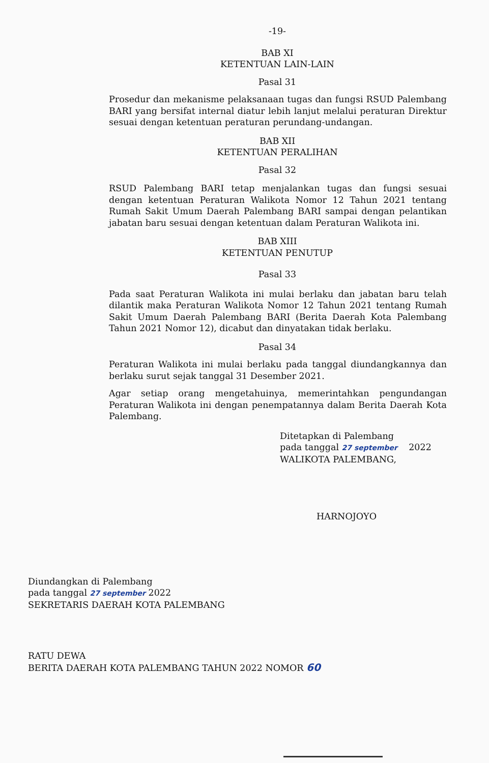-19-
BAB XI
KETENTUAN LAIN-LAIN
Pasal 31
Prosedur dan mekanisme pelaksanaan tugas dan fungsi RSUD Palembang BARI yang bersifat internal diatur lebih lanjut melalui peraturan Direktur sesuai dengan ketentuan peraturan perundang-undangan.
BAB XII
KETENTUAN PERALIHAN
Pasal 32
RSUD Palembang BARI tetap menjalankan tugas dan fungsi sesuai dengan ketentuan Peraturan Walikota Nomor 12 Tahun 2021 tentang Rumah Sakit Umum Daerah Palembang BARI sampai dengan pelantikan jabatan baru sesuai dengan ketentuan dalam Peraturan Walikota ini.
BAB XIII
KETENTUAN PENUTUP
Pasal 33
Pada saat Peraturan Walikota ini mulai berlaku dan jabatan baru telah dilantik maka Peraturan Walikota Nomor 12 Tahun 2021 tentang Rumah Sakit Umum Daerah Palembang BARI (Berita Daerah Kota Palembang Tahun 2021 Nomor 12), dicabut dan dinyatakan tidak berlaku.
Pasal 34
Peraturan Walikota ini mulai berlaku pada tanggal diundangkannya dan berlaku surut sejak tanggal 31 Desember 2021.
Agar setiap orang mengetahuinya, memerintahkan pengundangan Peraturan Walikota ini dengan penempatannya dalam Berita Daerah Kota Palembang.
Ditetapkan di Palembang
pada tanggal 27 september 2022
WALIKOTA PALEMBANG,
HARNOJOYO
Diundangkan di Palembang
pada tanggal 27 september 2022
SEKRETARIS DAERAH KOTA PALEMBANG
RATU DEWA
BERITA DAERAH KOTA PALEMBANG TAHUN 2022 NOMOR 60